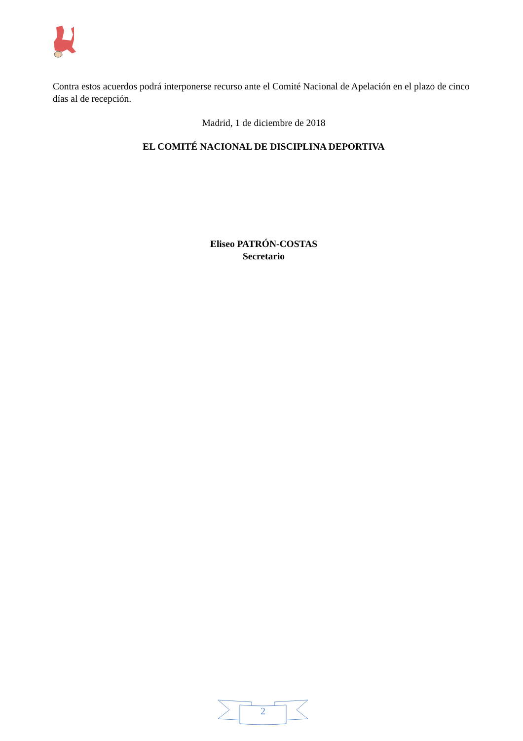Contra estos acuerdos podrá interponerse recurso ante el Comité Nacional de Apelación en el plazo de cinco días al de recepción.
Madrid, 1 de diciembre de 2018
EL COMITÉ NACIONAL DE DISCIPLINA DEPORTIVA
Eliseo PATRÓN-COSTAS
Secretario
2